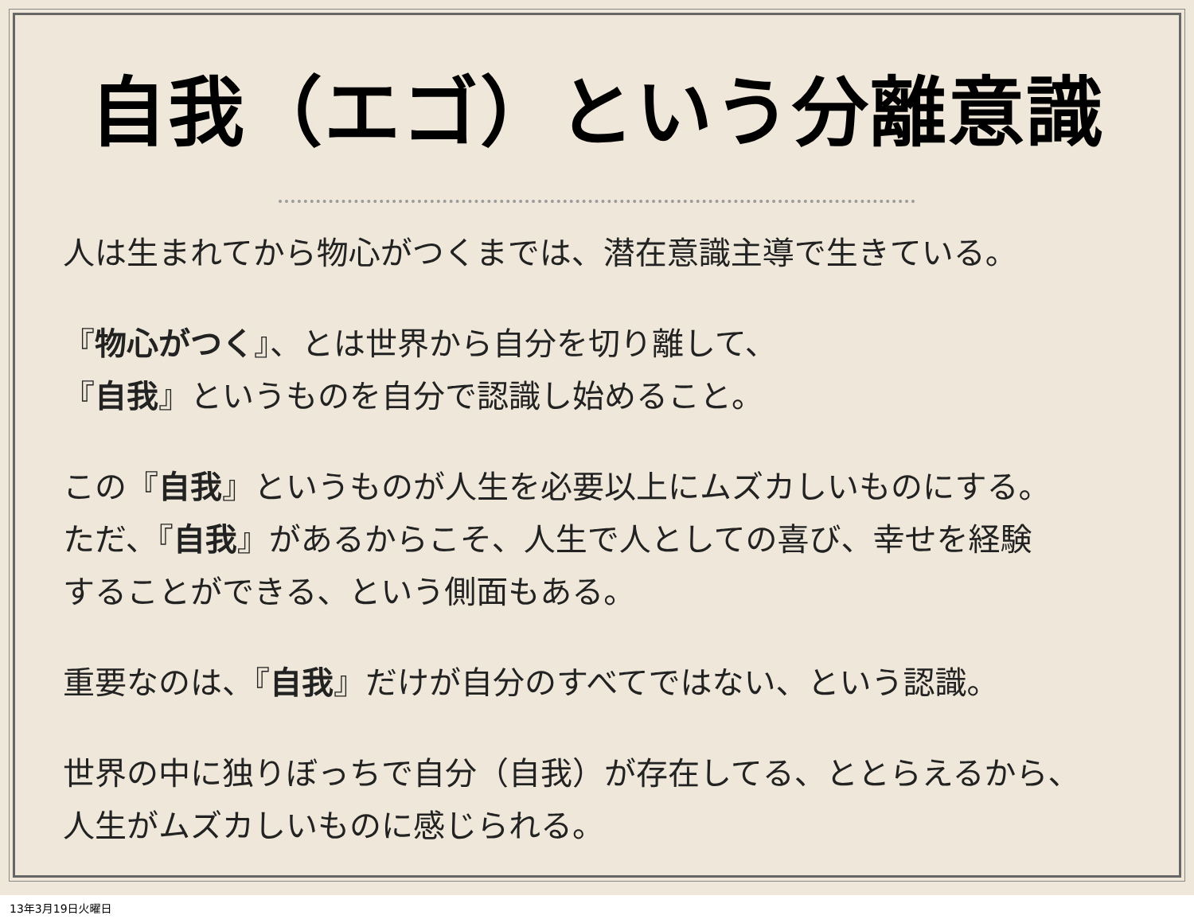自我（エゴ）という分離意識
人は生まれてから物心がつくまでは、潜在意識主導で生きている。
『物心がつく』、とは世界から自分を切り離して、
『自我』というものを自分で認識し始めること。
この『自我』というものが人生を必要以上にムズカしいものにする。
ただ、『自我』があるからこそ、人生で人としての喜び、幸せを経験
することができる、という側面もある。
重要なのは、『自我』だけが自分のすべてではない、という認識。
世界の中に独りぼっちで自分（自我）が存在してる、ととらえるから、
人生がムズカしいものに感じられる。
13年3月19日火曜日